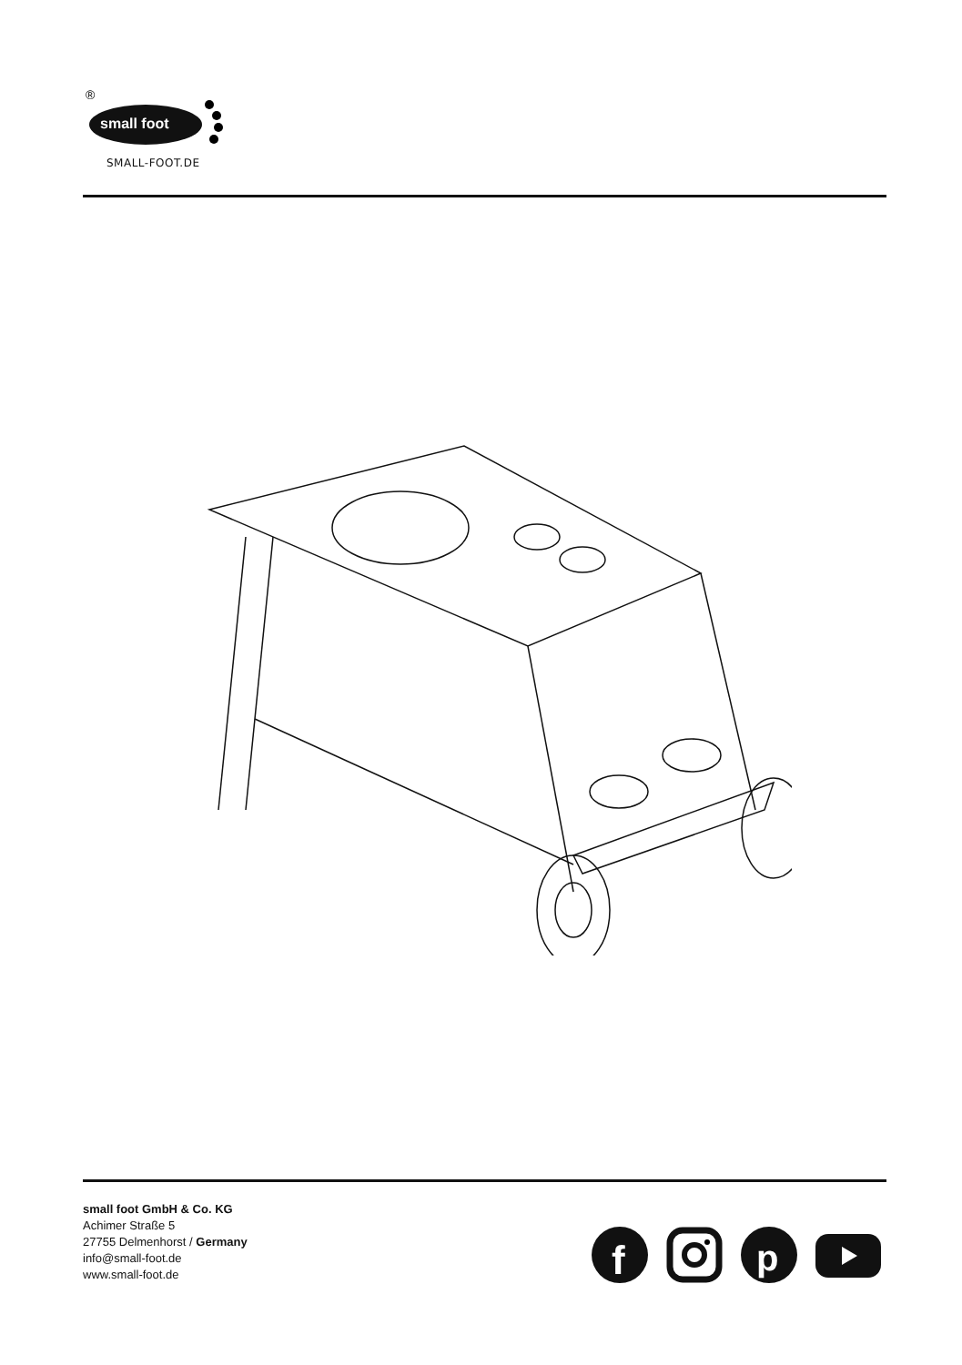®
small foot
SMALL-FOOT.DE
small foot GmbH & Co. KG
Achimer Straße 5
27755 Delmenhorst / Germany
info@small-foot.de
www.small-foot.de
f
p